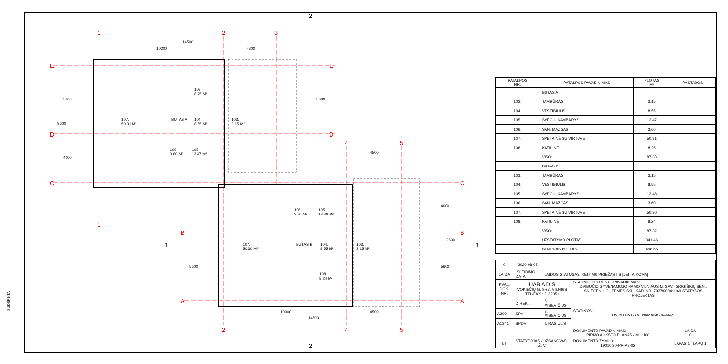107.
50.31 M²
BUTAS A
108.
8.25 M²
104.
8.55 M²
103.
3.15 M²
106.
3.60 M²
105.
13.47 M²
107.
50.30 M²
BUTAS B
104.
8.55 M²
103.
3.15 M²
106.
3.60 M²
105.
13.48 M²
108.
8.24 M²
14500
10200 4300
4500
10000 4500
14500
5600
9600
4000
5600
4000
9600
5600
5600
1 2 3
E E
D D
4 5
C C
1
B B
A A
2 4 5
2
2
1 1
SUDERINTA
| PATALPOS NR. | PATALPOS PAVADINIMAS | PLOTAS M² | PASTABOS |
| --- | --- | --- | --- |
| | BUTAS A | | |
| 103. | TAMBŪRAS | 3.15 | |
| 104. | VESTIBIULIS | 8.55 | |
| 105. | SVEČIŲ KAMBARYS | 13.47 | |
| 106. | SAN. MAZGAS | 3.60 | |
| 107. | SVETAINĖ SU VIRTUVE | 50.31 | |
| 108. | KATILINĖ | 8.25 | |
| | VISO: | 87.33 | |
| | BUTAS B | | |
| 103. | TAMBŪRAS | 3.15 | |
| 104. | VESTIBIULIS | 8.55 | |
| 105. | SVEČIŲ KAMBARYS | 13.48 | |
| 106. | SAN. MAZGAS | 3.60 | |
| 107. | SVETAINĖ SU VIRTUVE | 50.30 | |
| 108. | KATILINĖ | 8.24 | |
| | VISO: | 87.32 | |
| | UŽSTATYMO PLOTAS | 341.46 | |
| | BENDRAS PLOTAS | 498.65 | |
| 0 | 2020-08-05 | | | |
| LAIDA | IŠLEIDIMO DATA | LAIDOS STATUSAS. KEITIMŲ PRIEŽASTIS [JEI TAIKOMA] | | |
| KVAL. DOK. NR. | UAB A.D.S VOKIEČIŲ G. 9-27, VILNIUS TEL/FAX.: 2122051 | | STATINIO PROJEKTO PAVADINIMAS: DVIBUČIO GYVENAMOJO NAMO VILNIAUS M. SAV., GRIGIŠKIŲ SEN., SNIEGENŲ G., ŽEMĖS SKL. KAD. NR. 7937/0004:1169 STATYBOS PROJEKTAS | |
| | DIREKT. | S. MISEVIČIUS | STATINYS: DVIBUTIS GYVENAMASIS NAMAS | |
| A200 | SPV | S. MISEVIČIUS | | |
| A1341 | SPDV | T. RASIULIS | | |
| | | | DOKUMENTO PAVADINIMAS: PIRMO AUKŠTO PLANAS / M 1:100 | LAIDA 0 |
| LT | STATYTOJAS / UŽSAKOVAS: Ž. V. | | DOKUMENTO ŽYMUO: 19010-30-PP-AS-02 | LAPAS 1 LAPŲ 1 |